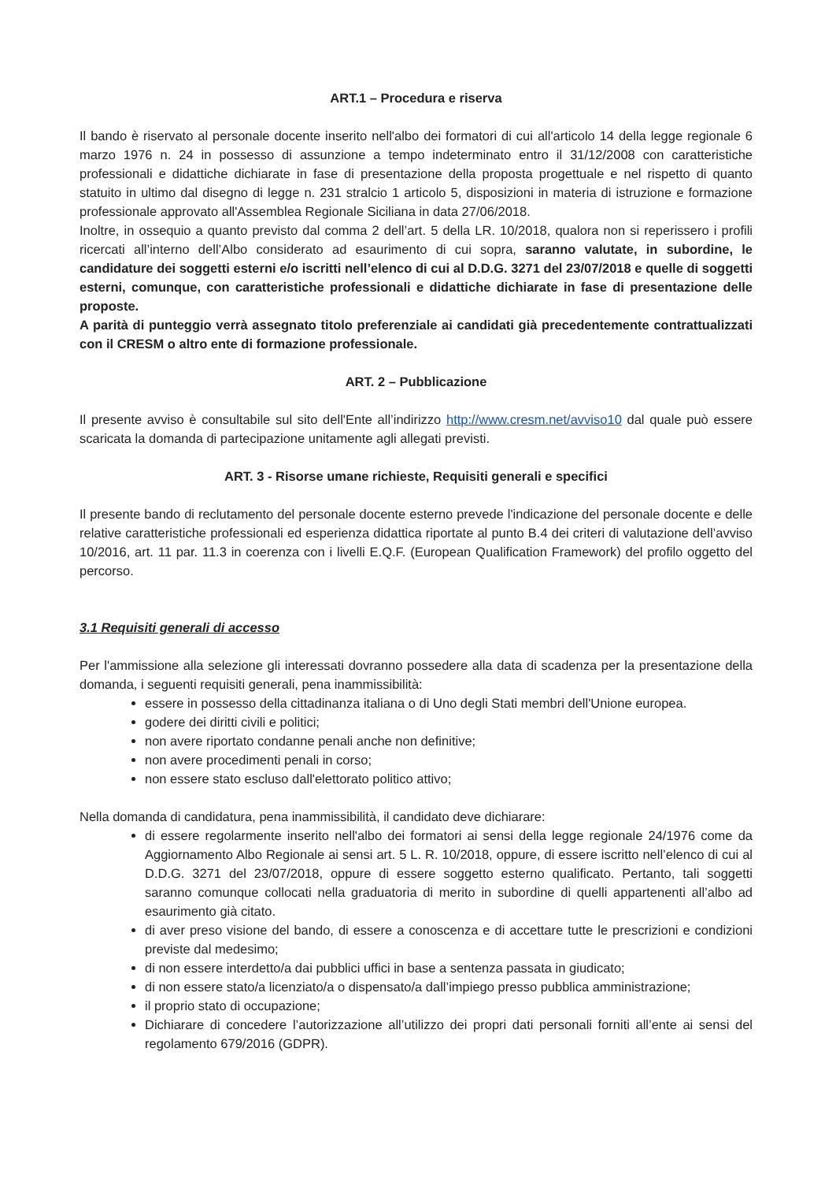ART.1 – Procedura e riserva
Il bando è riservato al personale docente inserito nell'albo dei formatori di cui all'articolo 14 della legge regionale 6 marzo 1976 n. 24 in possesso di assunzione a tempo indeterminato entro il 31/12/2008 con caratteristiche professionali e didattiche dichiarate in fase di presentazione della proposta progettuale e nel rispetto di quanto statuito in ultimo dal disegno di legge n. 231 stralcio 1 articolo 5, disposizioni in materia di istruzione e formazione professionale approvato all'Assemblea Regionale Siciliana in data 27/06/2018.
Inoltre, in ossequio a quanto previsto dal comma 2 dell’art. 5 della LR. 10/2018, qualora non si reperissero i profili ricercati all’interno dell’Albo considerato ad esaurimento di cui sopra, saranno valutate, in subordine, le candidature dei soggetti esterni e/o iscritti nell’elenco di cui al D.D.G. 3271 del 23/07/2018 e quelle di soggetti esterni, comunque, con caratteristiche professionali e didattiche dichiarate in fase di presentazione delle proposte.
A parità di punteggio verrà assegnato titolo preferenziale ai candidati già precedentemente contrattualizzati con il CRESM o altro ente di formazione professionale.
ART. 2 – Pubblicazione
Il presente avviso è consultabile sul sito dell'Ente all’indirizzo http://www.cresm.net/avviso10 dal quale può essere scaricata la domanda di partecipazione unitamente agli allegati previsti.
ART. 3 - Risorse umane richieste, Requisiti generali e specifici
Il presente bando di reclutamento del personale docente esterno prevede l'indicazione del personale docente e delle relative caratteristiche professionali ed esperienza didattica riportate al punto B.4 dei criteri di valutazione dell’avviso 10/2016, art. 11 par. 11.3 in coerenza con i livelli E.Q.F. (European Qualification Framework) del profilo oggetto del percorso.
3.1 Requisiti generali di accesso
Per l'ammissione alla selezione gli interessati dovranno possedere alla data di scadenza per la presentazione della domanda, i seguenti requisiti generali, pena inammissibilità:
essere in possesso della cittadinanza italiana o di Uno degli Stati membri dell'Unione europea.
godere dei diritti civili e politici;
non avere riportato condanne penali anche non definitive;
non avere procedimenti penali in corso;
non essere stato escluso dall'elettorato politico attivo;
Nella domanda di candidatura, pena inammissibilità, il candidato deve dichiarare:
di essere regolarmente inserito nell'albo dei formatori ai sensi della legge regionale 24/1976 come da Aggiornamento Albo Regionale ai sensi art. 5 L. R. 10/2018, oppure, di essere iscritto nell’elenco di cui al D.D.G. 3271 del 23/07/2018, oppure di essere soggetto esterno qualificato. Pertanto, tali soggetti saranno comunque collocati nella graduatoria di merito in subordine di quelli appartenenti all’albo ad esaurimento già citato.
di aver preso visione del bando, di essere a conoscenza e di accettare tutte le prescrizioni e condizioni previste dal medesimo;
di non essere interdetto/a dai pubblici uffici in base a sentenza passata in giudicato;
di non essere stato/a licenziato/a o dispensato/a dall’impiego presso pubblica amministrazione;
il proprio stato di occupazione;
Dichiarare di concedere l’autorizzazione all’utilizzo dei propri dati personali forniti all’ente ai sensi del regolamento 679/2016 (GDPR).